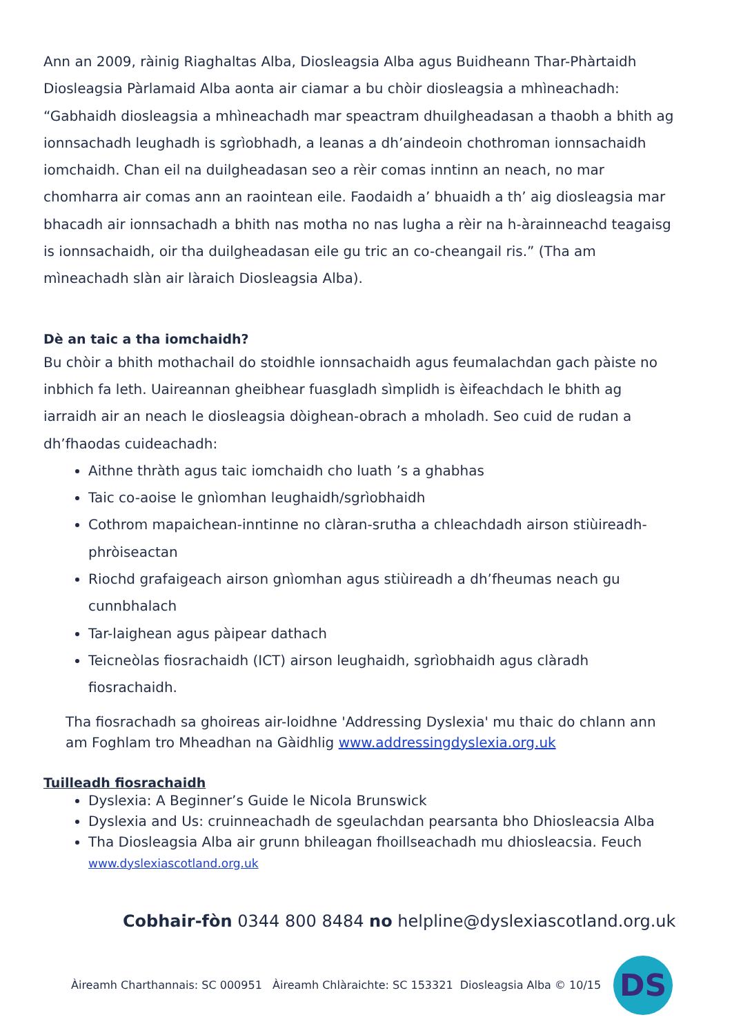Ann an 2009, ràinig Riaghaltas Alba, Diosleagsia Alba agus Buidheann Thar-Phàrtaidh Diosleagsia Pàrlamaid Alba aonta air ciamar a bu chòir diosleagsia a mhìneachadh: “Gabhaidh diosleagsia a mhìneachadh mar speactram dhuilgheadasan a thaobh a bhith ag ionnsachadh leughadh is sgrìobhadh, a leanas a dh’aindeoin chothroman ionnsachaidh iomchaidh. Chan eil na duilgheadasan seo a rèir comas inntinn an neach, no mar chomharra air comas ann an raointean eile. Faodaidh a’ bhuaidh a th’ aig diosleagsia mar bhacadh air ionnsachadh a bhith nas motha no nas lugha a rèir na h-àrainneachd teagaisg is ionnsachaidh, oir tha duilgheadasan eile gu tric an co-cheangail ris.” (Tha am mìneachadh slàn air làraich Diosleagsia Alba).
Dè an taic a tha iomchaidh?
Bu chòir a bhith mothachail do stoidhle ionnsachaidh agus feumalachdan gach pàiste no inbhich fa leth. Uaireannan gheibhear fuasgladh sìmplidh is èifeachdach le bhith ag iarraidh air an neach le diosleagsia dòighean-obrach a mholadh. Seo cuid de rudan a dh’fhaodas cuideachadh:
Aithne thràth agus taic iomchaidh cho luath ’s a ghabhas
Taic co-aoise le gnìomhan leughaidh/sgrìobhaidh
Cothrom mapaichean-inntinne no clàran-srutha a chleachdadh airson stiùireadh-phròiseactan
Riochd grafaigeach airson gnìomhan agus stiùireadh a dh’fheumas neach gu cunnbhalach
Tar-laighean agus pàipear dathach
Teicneòlas fiosrachaidh (ICT) airson leughaidh, sgrìobhaidh agus clàradh fiosrachaidh.
Tha fiosrachadh sa ghoireas air-loidhne 'Addressing Dyslexia' mu thaic do chlann ann am Foghlam tro Mheadhan na Gàidhlig www.addressingdyslexia.org.uk
Tuilleadh fiosrachaidh
Dyslexia: A Beginner’s Guide le Nicola Brunswick
Dyslexia and Us: cruinneachadh de sgeulachdan pearsanta bho Dhiosleacsia Alba
Tha Diosleagsia Alba air grunn bhileagan fhoillseachadh mu dhiosleacsia. Feuch www.dyslexiascotland.org.uk
Cobhair-fòn 0344 800 8484 no helpline@dyslexiascotland.org.uk
Àireamh Charthannais: SC 000951 Àireamh Chlàraichte: SC 153321 Diosleagsia Alba © 10/15
DS